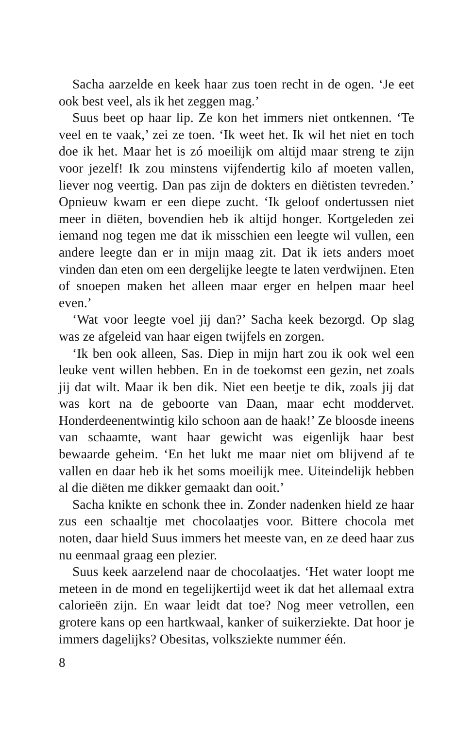Sacha aarzelde en keek haar zus toen recht in de ogen. ‘Je eet ook best veel, als ik het zeggen mag.’
Suus beet op haar lip. Ze kon het immers niet ontkennen. ‘Te veel en te vaak,’ zei ze toen. ‘Ik weet het. Ik wil het niet en toch doe ik het. Maar het is zó moeilijk om altijd maar streng te zijn voor jezelf! Ik zou minstens vijfendertig kilo af moeten vallen, liever nog veertig. Dan pas zijn de dokters en diëtisten tevreden.’ Opnieuw kwam er een diepe zucht. ‘Ik geloof ondertussen niet meer in diëten, bovendien heb ik altijd honger. Kortgeleden zei iemand nog tegen me dat ik misschien een leegte wil vullen, een andere leegte dan er in mijn maag zit. Dat ik iets anders moet vinden dan eten om een dergelijke leegte te laten verdwijnen. Eten of snoepen maken het alleen maar erger en helpen maar heel even.’
‘Wat voor leegte voel jij dan?’ Sacha keek bezorgd. Op slag was ze afgeleid van haar eigen twijfels en zorgen.
‘Ik ben ook alleen, Sas. Diep in mijn hart zou ik ook wel een leuke vent willen hebben. En in de toekomst een gezin, net zoals jij dat wilt. Maar ik ben dik. Niet een beetje te dik, zoals jij dat was kort na de geboorte van Daan, maar echt moddervet. Honderdeenentwintig kilo schoon aan de haak!’ Ze bloosde ineens van schaamte, want haar gewicht was eigenlijk haar best bewaarde geheim. ‘En het lukt me maar niet om blijvend af te vallen en daar heb ik het soms moeilijk mee. Uiteindelijk hebben al die diëten me dikker gemaakt dan ooit.’
Sacha knikte en schonk thee in. Zonder nadenken hield ze haar zus een schaaltje met chocolaatjes voor. Bittere chocola met noten, daar hield Suus immers het meeste van, en ze deed haar zus nu eenmaal graag een plezier.
Suus keek aarzelend naar de chocolaatjes. ‘Het water loopt me meteen in de mond en tegelijkertijd weet ik dat het allemaal extra calorieën zijn. En waar leidt dat toe? Nog meer vetrollen, een grotere kans op een hartkwaal, kanker of suikerziekte. Dat hoor je immers dagelijks? Obesitas, volksziekte nummer één.
8